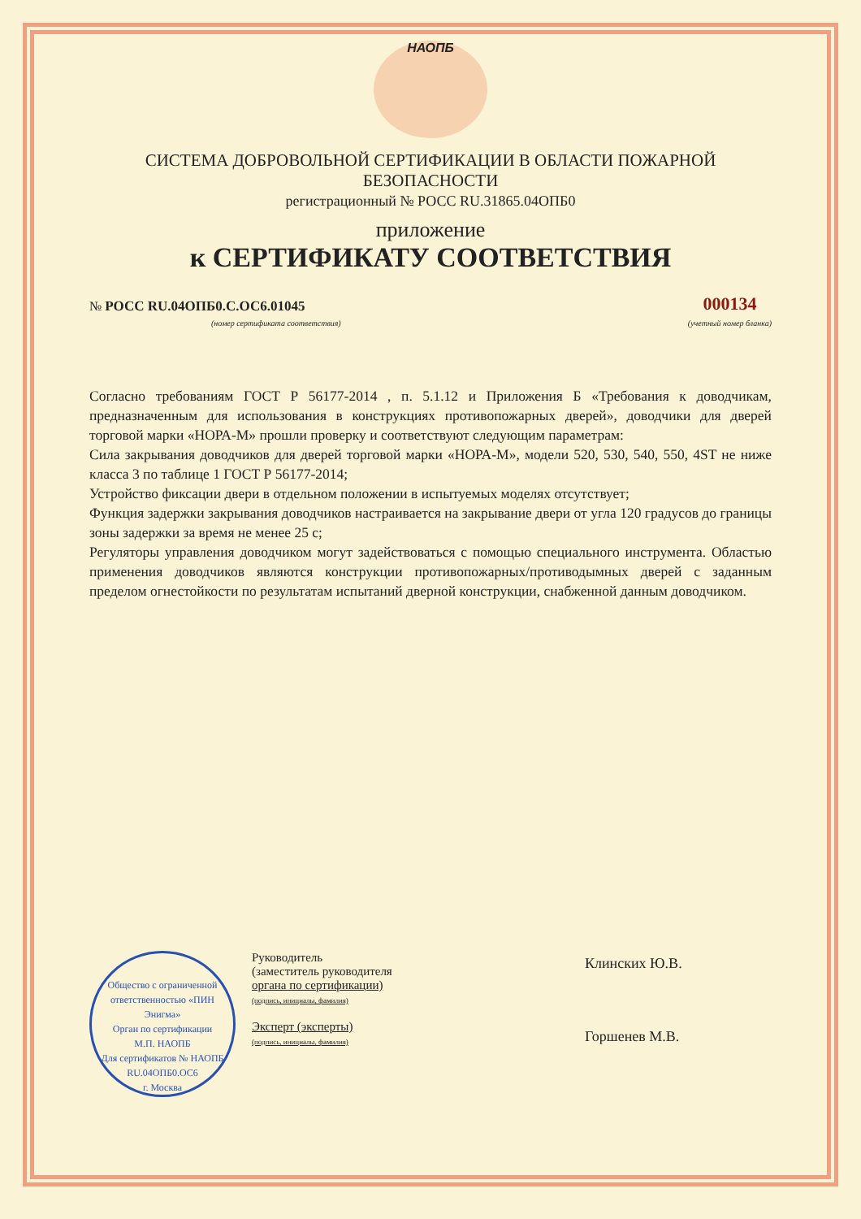НАОПБ
СИСТЕМА ДОБРОВОЛЬНОЙ СЕРТИФИКАЦИИ В ОБЛАСТИ ПОЖАРНОЙ БЕЗОПАСНОСТИ
регистрационный № РОСС RU.31865.04ОПБ0
приложение
к СЕРТИФИКАТУ СООТВЕТСТВИЯ
№ РОСС RU.04ОПБ0.С.ОС6.01045
(номер сертификата соответствия)
000134
(учетный номер бланка)
Согласно требованиям ГОСТ Р 56177-2014 , п. 5.1.12 и Приложения Б «Требования к доводчикам, предназначенным для использования в конструкциях противопожарных дверей», доводчики для дверей торговой марки «НОРА-М» прошли проверку и соответствуют следующим параметрам:
Сила закрывания доводчиков для дверей торговой марки «НОРА-М», модели 520, 530, 540, 550, 4ST не ниже класса 3 по таблице 1 ГОСТ Р 56177-2014;
Устройство фиксации двери в отдельном положении в испытуемых моделях отсутствует;
Функция задержки закрывания доводчиков настраивается на закрывание двери от угла 120 градусов до границы зоны задержки за время не менее 25 с;
Регуляторы управления доводчиком могут задействоваться с помощью специального инструмента. Областью применения доводчиков являются конструкции противопожарных/противодымных дверей с заданным пределом огнестойкости по результатам испытаний дверной конструкции, снабженной данным доводчиком.
Общество с ограниченной ответственностью «ПИН Энигма»
Орган по сертификации
М.П. НАОПБ
Для сертификатов № НАОПБ RU.04ОПБ0.ОС6
г. Москва
Руководитель
(заместитель руководителя
органа по сертификации)
(подпись, инициалы, фамилия)
Эксперт (эксперты)
(подпись, инициалы, фамилия)
Клинских Ю.В.
Горшенев М.В.